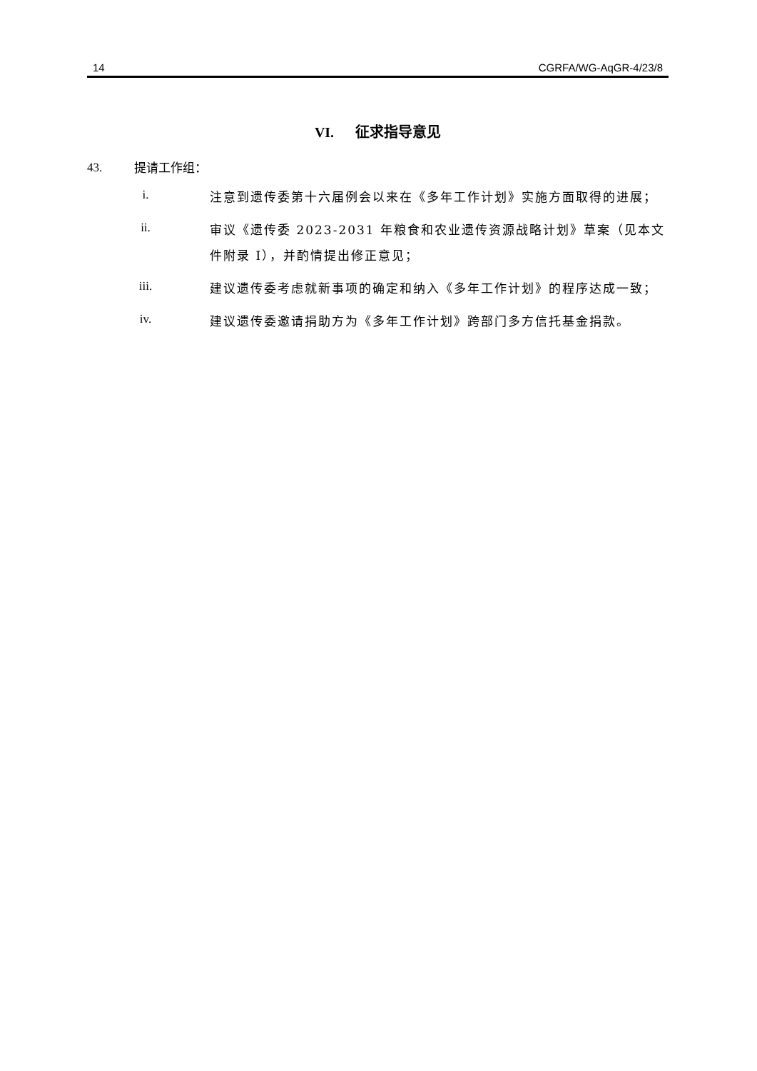14 CGRFA/WG-AqGR-4/23/8
VI. 征求指导意见
43. 提请工作组：
i.
注意到遗传委第十六届例会以来在《多年工作计划》实施方面取得的进展；
ii.
审议《遗传委 2023-2031 年粮食和农业遗传资源战略计划》草案（见本文件附录 I），并酌情提出修正意见；
iii.
建议遗传委考虑就新事项的确定和纳入《多年工作计划》的程序达成一致；
iv.
建议遗传委邀请捐助方为《多年工作计划》跨部门多方信托基金捐款。